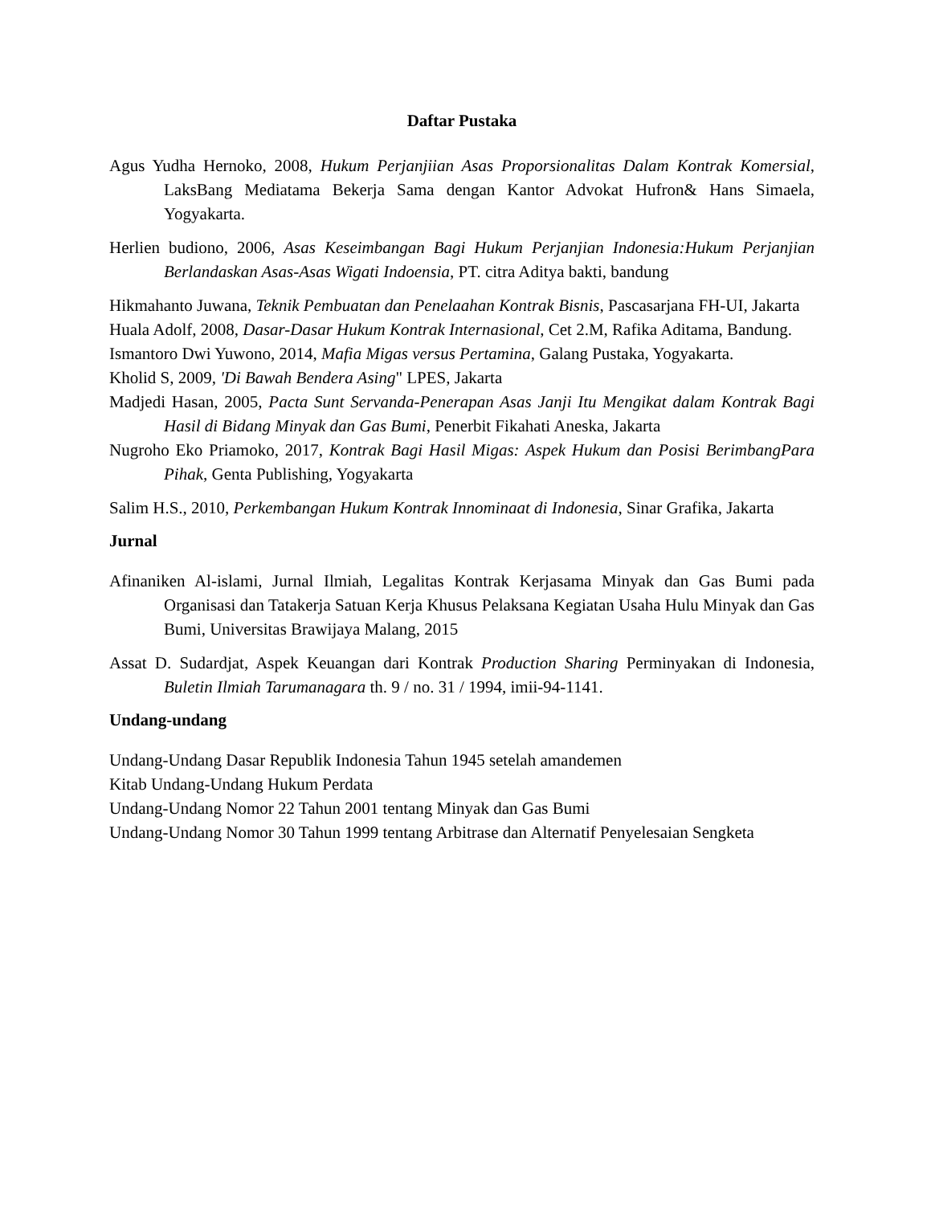Daftar Pustaka
Agus Yudha Hernoko, 2008, Hukum Perjanjiian Asas Proporsionalitas Dalam Kontrak Komersial, LaksBang Mediatama Bekerja Sama dengan Kantor Advokat Hufron& Hans Simaela, Yogyakarta.
Herlien budiono, 2006, Asas Keseimbangan Bagi Hukum Perjanjian Indonesia:Hukum Perjanjian Berlandaskan Asas-Asas Wigati Indoensia, PT. citra Aditya bakti, bandung
Hikmahanto Juwana, Teknik Pembuatan dan Penelaahan Kontrak Bisnis, Pascasarjana FH-UI, Jakarta
Huala Adolf, 2008, Dasar-Dasar Hukum Kontrak Internasional, Cet 2.M, Rafika Aditama, Bandung.
Ismantoro Dwi Yuwono, 2014, Mafia Migas versus Pertamina, Galang Pustaka, Yogyakarta.
Kholid S, 2009, 'Di Bawah Bendera Asing" LPES, Jakarta
Madjedi Hasan, 2005, Pacta Sunt Servanda-Penerapan Asas Janji Itu Mengikat dalam Kontrak Bagi Hasil di Bidang Minyak dan Gas Bumi, Penerbit Fikahati Aneska, Jakarta
Nugroho Eko Priamoko, 2017, Kontrak Bagi Hasil Migas: Aspek Hukum dan Posisi BerimbangPara Pihak, Genta Publishing, Yogyakarta
Salim H.S., 2010, Perkembangan Hukum Kontrak Innominaat di Indonesia, Sinar Grafika, Jakarta
Jurnal
Afinaniken Al-islami, Jurnal Ilmiah, Legalitas Kontrak Kerjasama Minyak dan Gas Bumi pada Organisasi dan Tatakerja Satuan Kerja Khusus Pelaksana Kegiatan Usaha Hulu Minyak dan Gas Bumi, Universitas Brawijaya Malang, 2015
Assat D. Sudardjat, Aspek Keuangan dari Kontrak Production Sharing Perminyakan di Indonesia, Buletin Ilmiah Tarumanagara th. 9 / no. 31 / 1994, imii-94-1141.
Undang-undang
Undang-Undang Dasar Republik Indonesia Tahun 1945 setelah amandemen
Kitab Undang-Undang Hukum Perdata
Undang-Undang Nomor 22 Tahun 2001 tentang Minyak dan Gas Bumi
Undang-Undang Nomor 30 Tahun 1999 tentang Arbitrase dan Alternatif Penyelesaian Sengketa